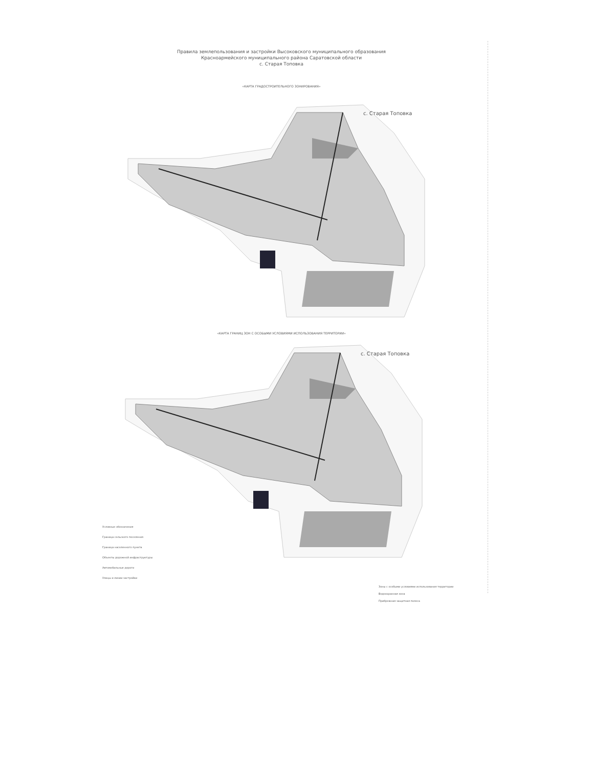Правила землепользования и застройки Высоковского муниципального образования
Красноармейского муниципального района Саратовской области
с. Старая Топовка
«КАРТА ГРАДОСТРОИТЕЛЬНОГО ЗОНИРОВАНИЯ»
с. Старая Топовка
«КАРТА ГРАНИЦ ЗОН С ОСОБЫМИ УСЛОВИЯМИ ИСПОЛЬЗОВАНИЯ ТЕРРИТОРИИ»
с. Старая Топовка
Условные обозначения
Граница сельского поселения
Граница населенного пункта
Объекты дорожной инфраструктуры
Автомобильные дороги
Улицы и линии застройки
Зоны с особыми условиями использования территории
Водоохранная зона
Прибрежная защитная полоса